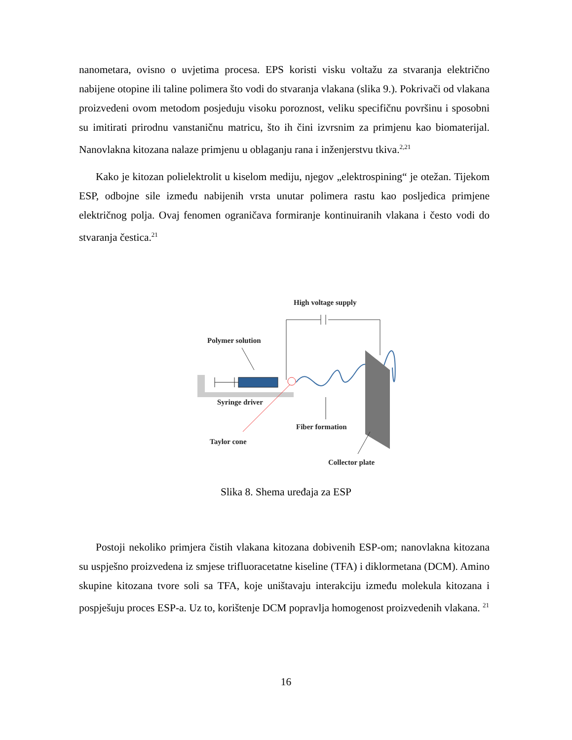nanometara, ovisno o uvjetima procesa. EPS koristi visku voltažu za stvaranja električno nabijene otopine ili taline polimera što vodi do stvaranja vlakana (slika 9.). Pokrivači od vlakana proizvedeni ovom metodom posjeduju visoku poroznost, veliku specifičnu površinu i sposobni su imitirati prirodnu vanstaničnu matricu, što ih čini izvrsnim za primjenu kao biomaterijal. Nanovlakna kitozana nalaze primjenu u oblaganju rana i inženjerstvu tkiva.<sup>2,21</sup>
Kako je kitozan polielektrolit u kiselom mediju, njegov „elektrospining“ je otežan. Tijekom ESP, odbojne sile između nabijenih vrsta unutar polimera rastu kao posljedica primjene električnog polja. Ovaj fenomen ograničava formiranje kontinuiranih vlakana i često vodi do stvaranja čestica.<sup>21</sup>
High voltage supply
Polymer solution
Syringe driver
Taylor cone
Fiber formation
Collector plate
Slika 8. Shema uređaja za ESP
Postoji nekoliko primjera čistih vlakana kitozana dobivenih ESP-om; nanovlakna kitozana su uspješno proizvedena iz smjese trifluoracetatne kiseline (TFA) i diklormetana (DCM). Amino skupine kitozana tvore soli sa TFA, koje uništavaju interakciju između molekula kitozana i pospješuju proces ESP-a. Uz to, korištenje DCM popravlja homogenost proizvedenih vlakana. <sup>21</sup>
16